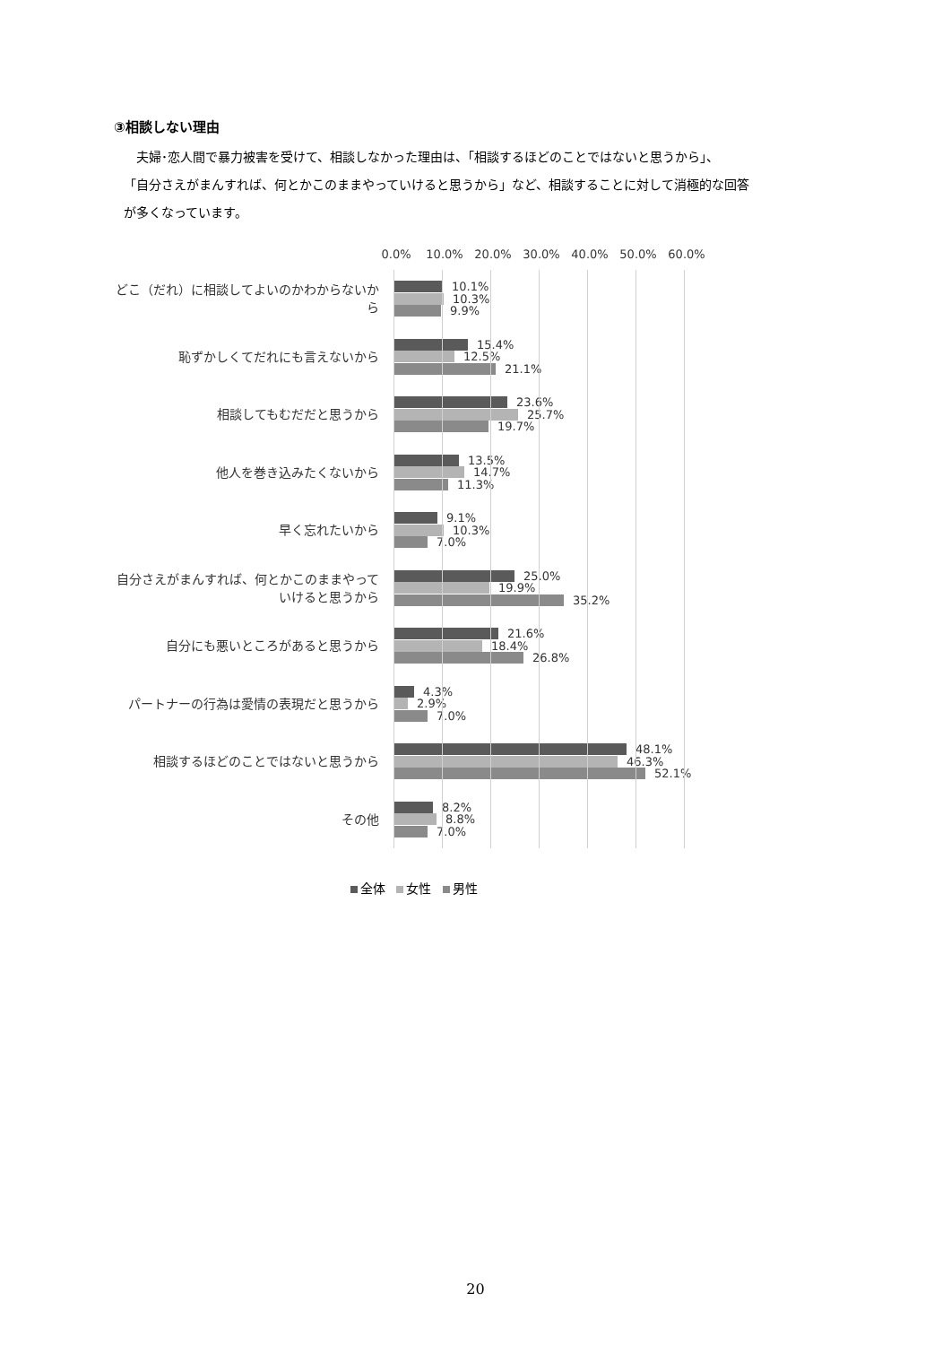③相談しない理由
　夫婦･恋人間で暴力被害を受けて、相談しなかった理由は、「相談するほどのことではないと思うから」、
「自分さえがまんすれば、何とかこのままやっていけると思うから」など、相談することに対して消極的な回答
が多くなっています。
0.0% 10.0% 20.0% 30.0% 40.0% 50.0% 60.0%
どこ（だれ）に相談してよいのかわからないから
10.1%
10.3%
9.9%
恥ずかしくてだれにも言えないから
15.4%
12.5%
21.1%
相談してもむだだと思うから
23.6%
25.7%
19.7%
他人を巻き込みたくないから
13.5%
14.7%
11.3%
早く忘れたいから
9.1%
10.3%
7.0%
自分さえがまんすれば、何とかこのままやっていけると思うから
25.0%
19.9%
35.2%
自分にも悪いところがあると思うから
21.6%
18.4%
26.8%
パートナーの行為は愛情の表現だと思うから
4.3%
2.9%
7.0%
相談するほどのことではないと思うから
48.1%
46.3%
52.1%
その他
8.2%
8.8%
7.0%
全体 女性 男性
20